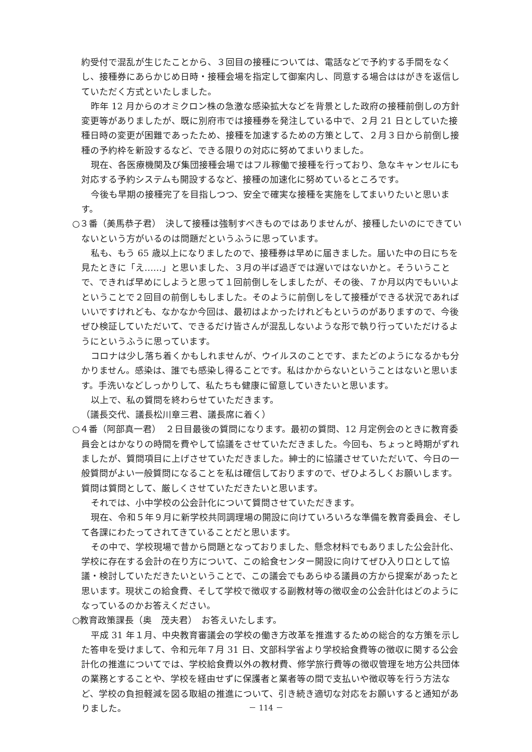約受付で混乱が生じたことから、３回目の接種については、電話などで予約する手間をなくし、接種券にあらかじめ日時・接種会場を指定して御案内し、同意する場合ははがきを返信していただく方式といたしました。
昨年 12 月からのオミクロン株の急激な感染拡大などを背景とした政府の接種前倒しの方針変更等がありましたが、既に別府市では接種券を発注している中で、２月 21 日としていた接種日時の変更が困難であったため、接種を加速するための方策として、２月３日から前倒し接種の予約枠を新設するなど、できる限りの対応に努めてまいりました。
現在、各医療機関及び集団接種会場ではフル稼働で接種を行っており、急なキャンセルにも対応する予約システムも開設するなど、接種の加速化に努めているところです。
今後も早期の接種完了を目指しつつ、安全で確実な接種を実施をしてまいりたいと思います。
○３番（美馬恭子君）　決して接種は強制すべきものではありませんが、接種したいのにできていないという方がいるのは問題だというふうに思っています。
私も、もう 65 歳以上になりましたので、接種券は早めに届きました。届いた中の日にちを見たときに「え……」と思いました、３月の半ば過ぎでは遅いではないかと。そういうことで、できれば早めにしようと思って１回前倒しをしましたが、その後、７か月以内でもいいよということで２回目の前倒しもしました。そのように前倒しをして接種ができる状況であればいいですけれども、なかなか今回は、最初はよかったけれどもというのがありますので、今後ぜひ検証していただいて、できるだけ皆さんが混乱しないような形で執り行っていただけるようにというふうに思っています。
コロナは少し落ち着くかもしれませんが、ウイルスのことです、またどのようになるかも分かりません。感染は、誰でも感染し得ることです。私はかからないということはないと思います。手洗いなどしっかりして、私たちも健康に留意していきたいと思います。
以上で、私の質問を終わらせていただきます。
（議長交代、議長松川章三君、議長席に着く）
○４番（阿部真一君）　２日目最後の質問になります。最初の質問、12 月定例会のときに教育委員会とはかなりの時間を費やして協議をさせていただきました。今回も、ちょっと時期がずれましたが、質問項目に上げさせていただきました。紳士的に協議させていただいて、今日の一般質問がよい一般質問になることを私は確信しておりますので、ぜひよろしくお願いします。質問は質問として、厳しくさせていただきたいと思います。
それでは、小中学校の公会計化について質問させていただきます。
現在、令和５年９月に新学校共同調理場の開設に向けていろいろな準備を教育委員会、そして各課にわたってされてきていることだと思います。
その中で、学校現場で昔から問題となっておりました、懸念材料でもありました公会計化、学校に存在する会計の在り方について、この給食センター開設に向けてぜひ入り口として協議・検討していただきたいということで、この議会でもあらゆる議員の方から提案があったと思います。現状この給食費、そして学校で徴収する副教材等の徴収金の公会計化はどのようになっているのかお答えください。
○教育政策課長（奥　茂夫君）　お答えいたします。
平成 31 年１月、中央教育審議会の学校の働き方改革を推進するための総合的な方策を示した答申を受けまして、令和元年７月 31 日、文部科学省より学校給食費等の徴収に関する公会計化の推進についてでは、学校給食費以外の教材費、修学旅行費等の徴収管理を地方公共団体の業務とすることや、学校を経由せずに保護者と業者等の間で支払いや徴収等を行う方法など、学校の負担軽減を図る取組の推進について、引き続き適切な対応をお願いすると通知がありました。
－ 114 －